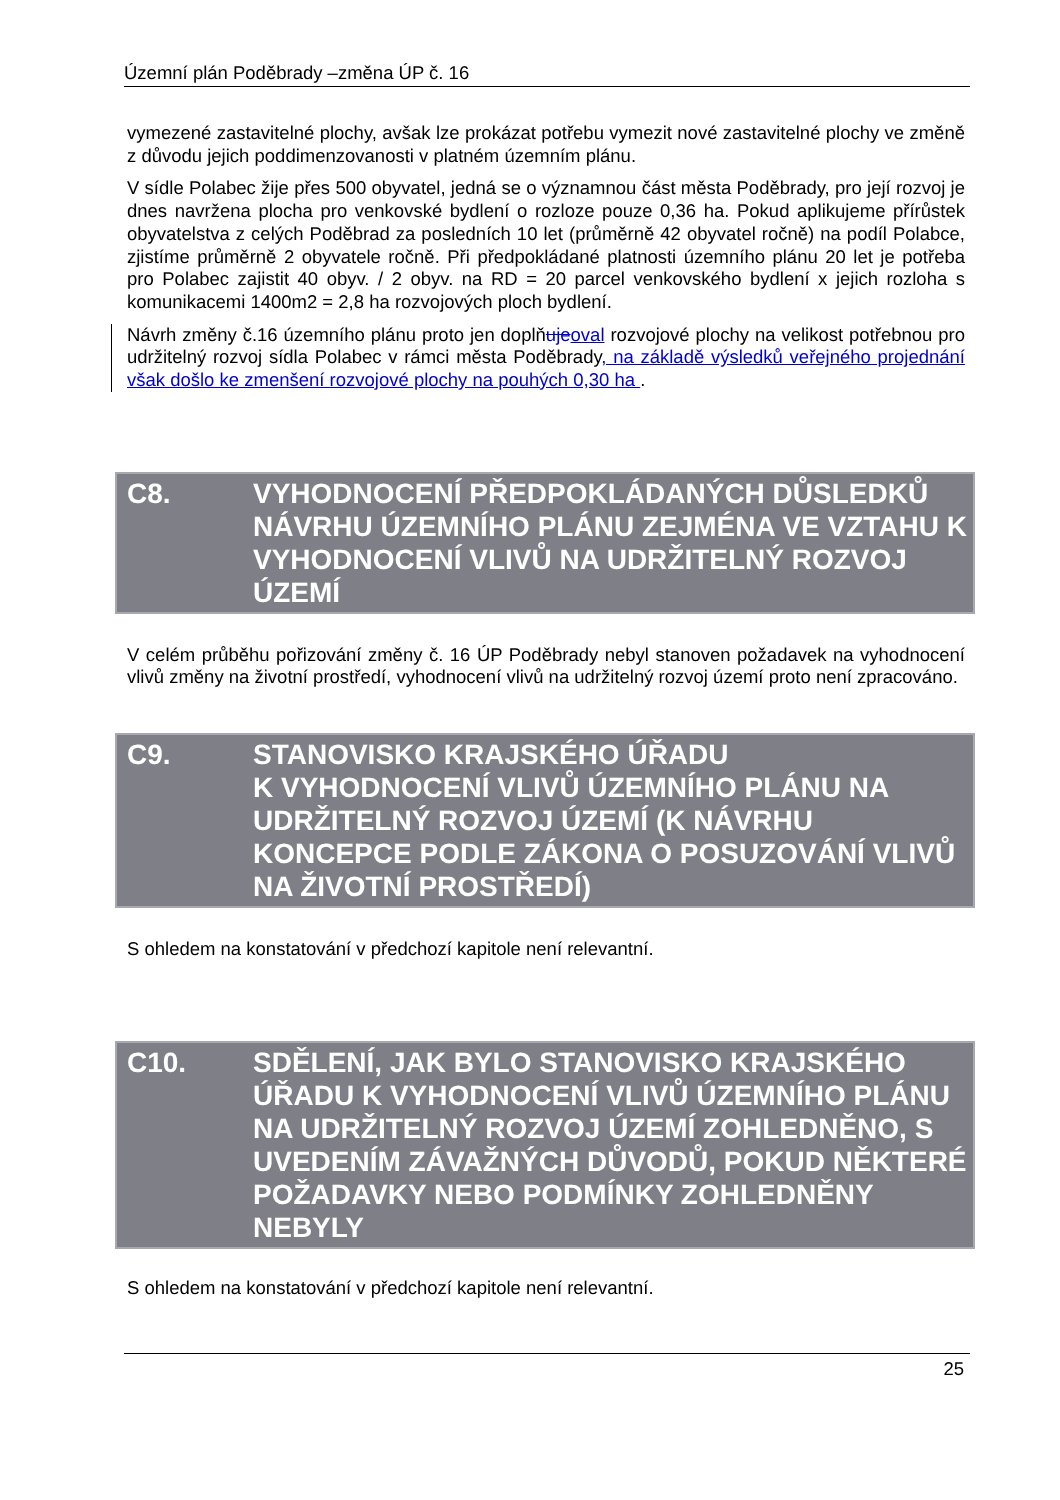Územní plán Poděbrady –změna ÚP č. 16
vymezené zastavitelné plochy, avšak lze prokázat potřebu vymezit nové zastavitelné plochy ve změně z důvodu jejich poddimenzovanosti v platném územním plánu.
V sídle Polabec žije přes 500 obyvatel, jedná se o významnou část města Poděbrady, pro její rozvoj je dnes navržena plocha pro venkovské bydlení o rozloze pouze 0,36 ha. Pokud aplikujeme přírůstek obyvatelstva z celých Poděbrad za posledních 10 let (průměrně 42 obyvatel ročně) na podíl Polabce, zjistíme průměrně 2 obyvatele ročně. Při předpokládané platnosti územního plánu 20 let je potřeba pro Polabec zajistit 40 obyv. / 2 obyv. na RD = 20 parcel venkovského bydlení x jejich rozloha s komunikacemi 1400m2 = 2,8 ha rozvojových ploch bydlení.
Návrh změny č.16 územního plánu proto jen doplňuje oval rozvojové plochy na velikost potřebnou pro udržitelný rozvoj sídla Polabec v rámci města Poděbrady, na základě výsledků veřejného projednání však došlo ke zmenšení rozvojové plochy na pouhých 0,30 ha .
C8. VYHODNOCENÍ PŘEDPOKLÁDANÝCH DŮSLEDKŮ NÁVRHU ÚZEMNÍHO PLÁNU ZEJMÉNA VE VZTAHU K VYHODNOCENÍ VLIVŮ NA UDRŽITELNÝ ROZVOJ ÚZEMÍ
V celém průběhu pořizování změny č. 16 ÚP Poděbrady nebyl stanoven požadavek na vyhodnocení vlivů změny na životní prostředí, vyhodnocení vlivů na udržitelný rozvoj území proto není zpracováno.
C9. STANOVISKO KRAJSKÉHO ÚŘADU
K VYHODNOCENÍ VLIVŮ ÚZEMNÍHO PLÁNU NA UDRŽITELNÝ ROZVOJ ÚZEMÍ (K NÁVRHU KONCEPCE PODLE ZÁKONA O POSUZOVÁNÍ VLIVŮ NA ŽIVOTNÍ PROSTŘEDÍ)
S ohledem na konstatování v předchozí kapitole není relevantní.
C10. SDĚLENÍ, JAK BYLO STANOVISKO KRAJSKÉHO ÚŘADU K VYHODNOCENÍ VLIVŮ ÚZEMNÍHO PLÁNU NA UDRŽITELNÝ ROZVOJ ÚZEMÍ ZOHLEDNĚNO, S UVEDENÍM ZÁVAŽNÝCH DŮVODŮ, POKUD NĚKTERÉ POŽADAVKY NEBO PODMÍNKY ZOHLEDNĚNY NEBYLY
S ohledem na konstatování v předchozí kapitole není relevantní.
25